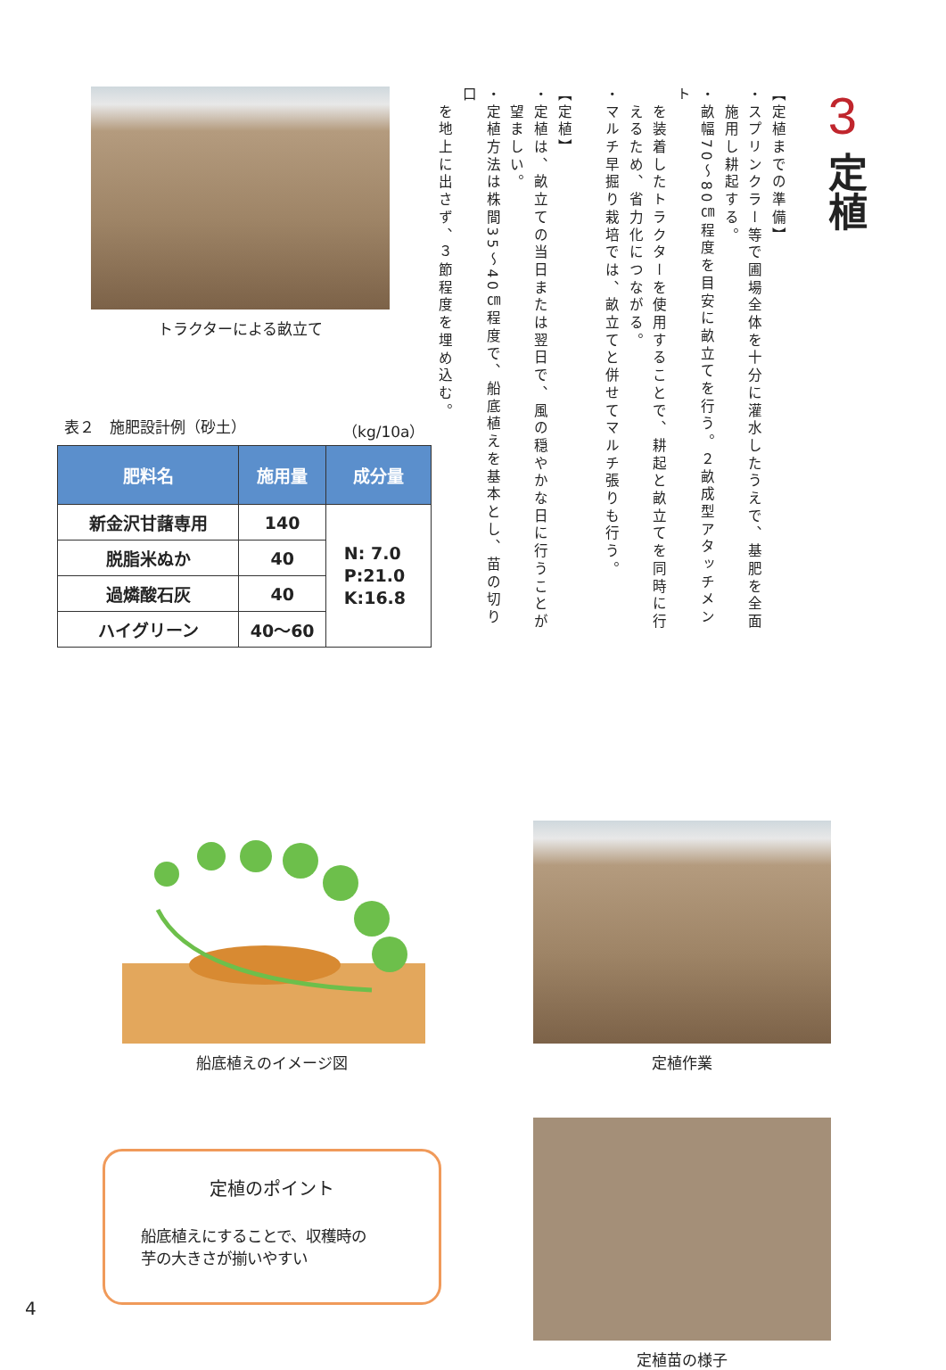3
定植
【定植までの準備】
・スプリンクラー等で圃場全体を十分に灌水したうえで、基肥を全面
　施用し耕起する。
・畝幅70～80㎝程度を目安に畝立てを行う。２畝成型アタッチメント
　を装着したトラクターを使用することで、耕起と畝立てを同時に行
　えるため、省力化につながる。
・マルチ早掘り栽培では、畝立てと併せてマルチ張りも行う。
　
【定植】
・定植は、畝立ての当日または翌日で、風の穏やかな日に行うことが
　望ましい。
・定植方法は株間35～40㎝程度で、船底植えを基本とし、苗の切り口
　を地上に出さず、３節程度を埋め込む。
トラクターによる畝立て
表２　施肥設計例（砂土） （kg/10a）
| 肥料名 | 施用量 | 成分量 |
| --- | --- | --- |
| 新金沢甘藷専用 | 140 | N: 7.0 P:21.0 K:16.8 |
| 脱脂米ぬか | 40 | |
| 過燐酸石灰 | 40 | |
| ハイグリーン | 40～60 | |
船底植えのイメージ図
定植のポイント
船底植えにすることで、収穫時の
芋の大きさが揃いやすい
定植作業
定植苗の様子
4